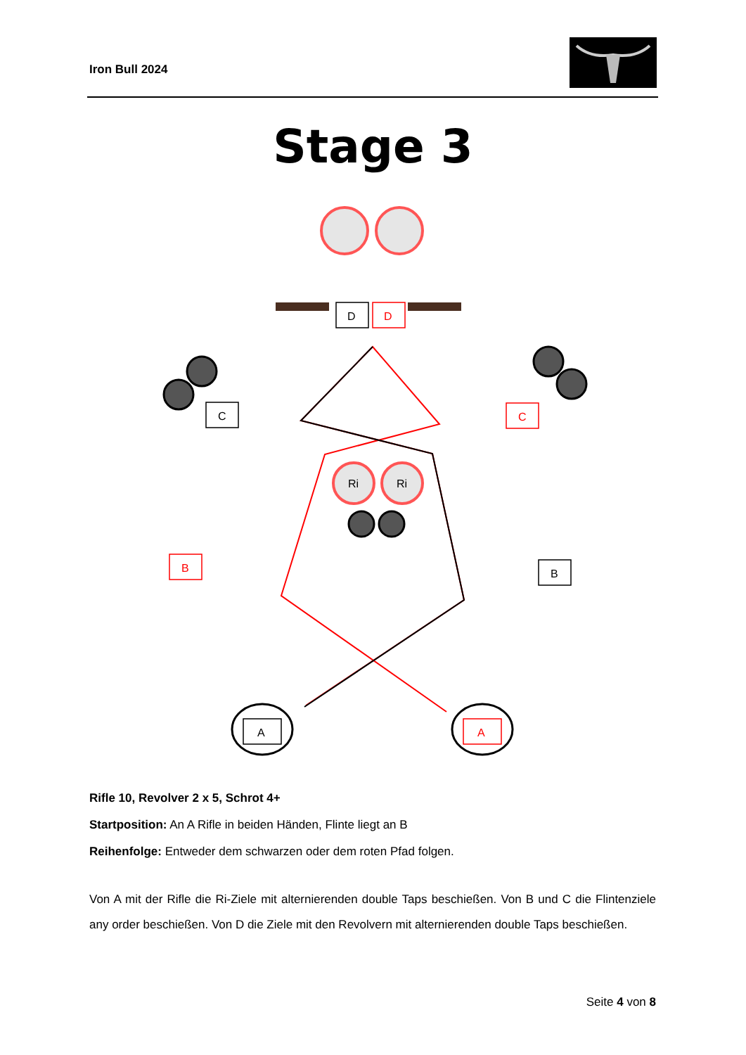Iron Bull 2024
Stage 3
D
D
C
C
B
B
Ri
Ri
A
A
Rifle 10, Revolver 2 x 5, Schrot 4+
Startposition: An A Rifle in beiden Händen, Flinte liegt an B
Reihenfolge: Entweder dem schwarzen oder dem roten Pfad folgen.
Von A mit der Rifle die Ri-Ziele mit alternierenden double Taps beschießen. Von B und C die Flintenziele any order beschießen. Von D die Ziele mit den Revolvern mit alternierenden double Taps beschießen.
Seite 4 von 8